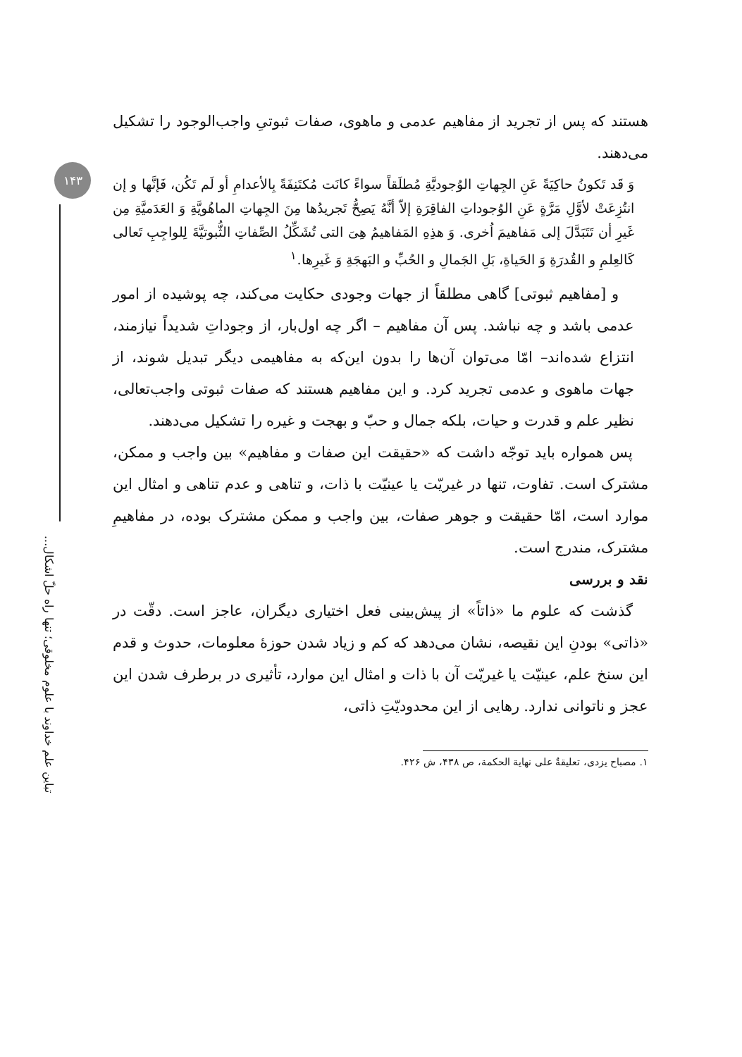۱۴۳
تباین علم خداوند با علوم مخلوقی؛ تنها راه حلّ اشکال...
هستند که پس از تجرید از مفاهیم عدمی و ماهوی، صفات ثبوتیِ واجب‌الوجود را تشکیل می‌دهند.
وَ قَد تَکونُ حاکِیَةً عَنِ الجِهاتِ الوُجودیَّةِ مُطلَقاً سواءً کانَت مُکتَنِفَةً بِالأعدامِ أو لَم تَکُن، فَإنَّها و إن انتُزِعَتْ لأوَّلِ مَرَّةٍ عَنِ الوُجوداتِ الفاقِرَةِ إلاّ أنَّهُ یَصِحُّ تَجریدُها مِنَ الجِهاتِ الماهُویَّةِ وَ العَدَمیَّةِ مِن غَیرِ أن تَتَبَدَّلَ إلی مَفاهیمَ اُخری. وَ هذِهِ المَفاهیمُ هِیَ التی تُشَکِّلُ الصِّفاتِ الثُّبوتیَّةَ لِلواجِبِ تَعالی کَالعِلمِ و القُدرَةِ وَ الحَیاةِ، بَلِ الجَمالِ و الحُبِّ و البَهجَةِ وَ غَیرِها.<sup>۱</sup>
و [مفاهیم ثبوتی] گاهی مطلقاً از جهات وجودی حکایت می‌کند، چه پوشیده از امور عدمی باشد و چه نباشد. پس آن مفاهیم – اگر چه اول‌بار، از وجوداتِ شدیداً نیازمند، انتزاع شده‌اند– امّا می‌توان آن‌ها را بدون این‌که به مفاهیمی دیگر تبدیل شوند، از جهات ماهوی و عدمی تجرید کرد. و این مفاهیم هستند که صفات ثبوتی واجب‌تعالی، نظیر علم و قدرت و حیات، بلکه جمال و حبّ و بهجت و غیره را تشکیل می‌دهند.
پس همواره باید توجّه داشت که «حقیقت این صفات و مفاهیم» بین واجب و ممکن، مشترک است. تفاوت، تنها در غیریّت یا عینیّت با ذات، و تناهی و عدم تناهی و امثال این موارد است، امّا حقیقت و جوهر صفات، بین واجب و ممکن مشترک بوده، در مفاهیمِ مشترک، مندرج است.
نقد و بررسی
گذشت که علوم ما «ذاتاً» از پیش‌بینی فعل اختیاری دیگران، عاجز است. دقّت در «ذاتی» بودنِ این نقیصه، نشان می‌دهد که کم و زیاد شدن حوزهٔ معلومات، حدوث و قدم این سنخ علم، عینیّت یا غیریّت آن با ذات و امثال این موارد، تأثیری در برطرف شدن این عجز و ناتوانی ندارد. رهایی از این محدودیّتِ ذاتی،
۱. مصباح یزدی، تعلیقةٌ علی نهایة الحکمة، ص ۴۳۸، ش ۴۲۶.